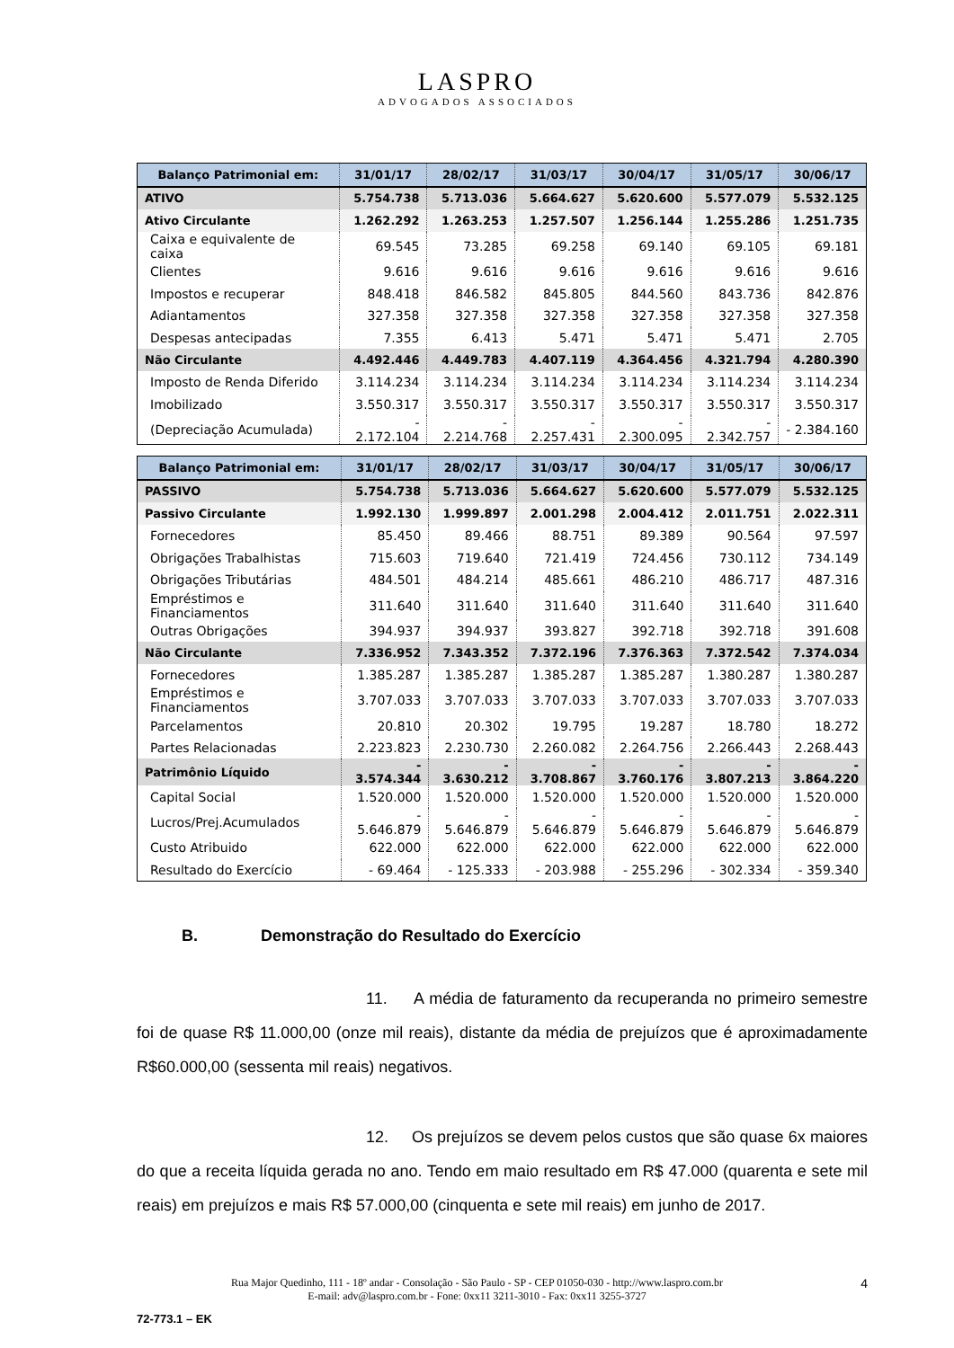LASPRO
ADVOGADOS ASSOCIADOS
| Balanço Patrimonial em: | 31/01/17 | 28/02/17 | 31/03/17 | 30/04/17 | 31/05/17 | 30/06/17 |
| --- | --- | --- | --- | --- | --- | --- |
| ATIVO | 5.754.738 | 5.713.036 | 5.664.627 | 5.620.600 | 5.577.079 | 5.532.125 |
| Ativo Circulante | 1.262.292 | 1.263.253 | 1.257.507 | 1.256.144 | 1.255.286 | 1.251.735 |
| Caixa e equivalente de caixa | 69.545 | 73.285 | 69.258 | 69.140 | 69.105 | 69.181 |
| Clientes | 9.616 | 9.616 | 9.616 | 9.616 | 9.616 | 9.616 |
| Impostos e recuperar | 848.418 | 846.582 | 845.805 | 844.560 | 843.736 | 842.876 |
| Adiantamentos | 327.358 | 327.358 | 327.358 | 327.358 | 327.358 | 327.358 |
| Despesas antecipadas | 7.355 | 6.413 | 5.471 | 5.471 | 5.471 | 2.705 |
| Não Circulante | 4.492.446 | 4.449.783 | 4.407.119 | 4.364.456 | 4.321.794 | 4.280.390 |
| Imposto de Renda Diferido | 3.114.234 | 3.114.234 | 3.114.234 | 3.114.234 | 3.114.234 | 3.114.234 |
| Imobilizado | 3.550.317 | 3.550.317 | 3.550.317 | 3.550.317 | 3.550.317 | 3.550.317 |
| (Depreciação Acumulada) | - 2.172.104 | - 2.214.768 | - 2.257.431 | - 2.300.095 | - 2.342.757 | - 2.384.160 |
| Balanço Patrimonial em: | 31/01/17 | 28/02/17 | 31/03/17 | 30/04/17 | 31/05/17 | 30/06/17 |
| --- | --- | --- | --- | --- | --- | --- |
| PASSIVO | 5.754.738 | 5.713.036 | 5.664.627 | 5.620.600 | 5.577.079 | 5.532.125 |
| Passivo Circulante | 1.992.130 | 1.999.897 | 2.001.298 | 2.004.412 | 2.011.751 | 2.022.311 |
| Fornecedores | 85.450 | 89.466 | 88.751 | 89.389 | 90.564 | 97.597 |
| Obrigações Trabalhistas | 715.603 | 719.640 | 721.419 | 724.456 | 730.112 | 734.149 |
| Obrigações Tributárias | 484.501 | 484.214 | 485.661 | 486.210 | 486.717 | 487.316 |
| Empréstimos e Financiamentos | 311.640 | 311.640 | 311.640 | 311.640 | 311.640 | 311.640 |
| Outras Obrigações | 394.937 | 394.937 | 393.827 | 392.718 | 392.718 | 391.608 |
| Não Circulante | 7.336.952 | 7.343.352 | 7.372.196 | 7.376.363 | 7.372.542 | 7.374.034 |
| Fornecedores | 1.385.287 | 1.385.287 | 1.385.287 | 1.385.287 | 1.380.287 | 1.380.287 |
| Empréstimos e Financiamentos | 3.707.033 | 3.707.033 | 3.707.033 | 3.707.033 | 3.707.033 | 3.707.033 |
| Parcelamentos | 20.810 | 20.302 | 19.795 | 19.287 | 18.780 | 18.272 |
| Partes Relacionadas | 2.223.823 | 2.230.730 | 2.260.082 | 2.264.756 | 2.266.443 | 2.268.443 |
| Patrimônio Líquido | - 3.574.344 | - 3.630.212 | - 3.708.867 | - 3.760.176 | - 3.807.213 | - 3.864.220 |
| Capital Social | 1.520.000 | 1.520.000 | 1.520.000 | 1.520.000 | 1.520.000 | 1.520.000 |
| Lucros/Prej.Acumulados | - 5.646.879 | - 5.646.879 | - 5.646.879 | - 5.646.879 | - 5.646.879 | - 5.646.879 |
| Custo Atribuido | 622.000 | 622.000 | 622.000 | 622.000 | 622.000 | 622.000 |
| Resultado do Exercício | - 69.464 | - 125.333 | - 203.988 | - 255.296 | - 302.334 | - 359.340 |
B. Demonstração do Resultado do Exercício
11. A média de faturamento da recuperanda no primeiro semestre foi de quase R$ 11.000,00 (onze mil reais), distante da média de prejuízos que é aproximadamente R$60.000,00 (sessenta mil reais) negativos.
12. Os prejuízos se devem pelos custos que são quase 6x maiores do que a receita líquida gerada no ano. Tendo em maio resultado em R$ 47.000 (quarenta e sete mil reais) em prejuízos e mais R$ 57.000,00 (cinquenta e sete mil reais) em junho de 2017.
Rua Major Quedinho, 111 - 18º andar - Consolação - São Paulo - SP - CEP 01050-030 - http://www.laspro.com.br
E-mail: adv@laspro.com.br - Fone: 0xx11 3211-3010 - Fax: 0xx11 3255-3727
4
72-773.1 – EK